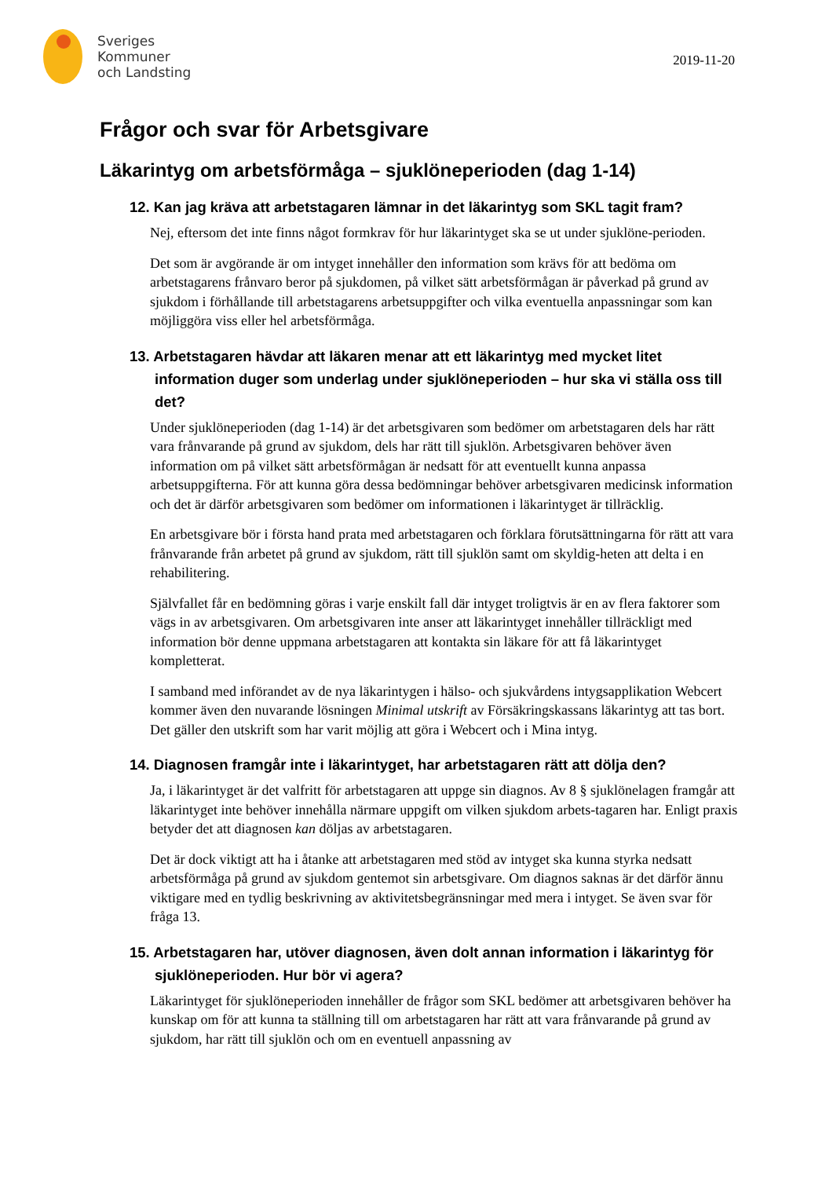Sveriges
Kommuner
och Landsting
2019-11-20
Frågor och svar för Arbetsgivare
Läkarintyg om arbetsförmåga – sjuklöneperioden (dag 1-14)
12. Kan jag kräva att arbetstagaren lämnar in det läkarintyg som SKL tagit fram?
Nej, eftersom det inte finns något formkrav för hur läkarintyget ska se ut under sjuklöne-perioden.
Det som är avgörande är om intyget innehåller den information som krävs för att bedöma om arbetstagarens frånvaro beror på sjukdomen, på vilket sätt arbetsförmågan är påverkad på grund av sjukdom i förhållande till arbetstagarens arbetsuppgifter och vilka eventuella anpassningar som kan möjliggöra viss eller hel arbetsförmåga.
13. Arbetstagaren hävdar att läkaren menar att ett läkarintyg med mycket litet information duger som underlag under sjuklöneperioden – hur ska vi ställa oss till det?
Under sjuklöneperioden (dag 1-14) är det arbetsgivaren som bedömer om arbetstagaren dels har rätt vara frånvarande på grund av sjukdom, dels har rätt till sjuklön. Arbetsgivaren behöver även information om på vilket sätt arbetsförmågan är nedsatt för att eventuellt kunna anpassa arbetsuppgifterna. För att kunna göra dessa bedömningar behöver arbetsgivaren medicinsk information och det är därför arbetsgivaren som bedömer om informationen i läkarintyget är tillräcklig.
En arbetsgivare bör i första hand prata med arbetstagaren och förklara förutsättningarna för rätt att vara frånvarande från arbetet på grund av sjukdom, rätt till sjuklön samt om skyldig-heten att delta i en rehabilitering.
Självfallet får en bedömning göras i varje enskilt fall där intyget troligtvis är en av flera faktorer som vägs in av arbetsgivaren. Om arbetsgivaren inte anser att läkarintyget innehåller tillräckligt med information bör denne uppmana arbetstagaren att kontakta sin läkare för att få läkarintyget kompletterat.
I samband med införandet av de nya läkarintygen i hälso- och sjukvårdens intygsapplikation Webcert kommer även den nuvarande lösningen Minimal utskrift av Försäkringskassans läkarintyg att tas bort. Det gäller den utskrift som har varit möjlig att göra i Webcert och i Mina intyg.
14. Diagnosen framgår inte i läkarintyget, har arbetstagaren rätt att dölja den?
Ja, i läkarintyget är det valfritt för arbetstagaren att uppge sin diagnos. Av 8 § sjuklönelagen framgår att läkarintyget inte behöver innehålla närmare uppgift om vilken sjukdom arbets-tagaren har. Enligt praxis betyder det att diagnosen kan döljas av arbetstagaren.
Det är dock viktigt att ha i åtanke att arbetstagaren med stöd av intyget ska kunna styrka nedsatt arbetsförmåga på grund av sjukdom gentemot sin arbetsgivare. Om diagnos saknas är det därför ännu viktigare med en tydlig beskrivning av aktivitetsbegränsningar med mera i intyget. Se även svar för fråga 13.
15. Arbetstagaren har, utöver diagnosen, även dolt annan information i läkarintyg för sjuklöneperioden. Hur bör vi agera?
Läkarintyget för sjuklöneperioden innehåller de frågor som SKL bedömer att arbetsgivaren behöver ha kunskap om för att kunna ta ställning till om arbetstagaren har rätt att vara frånvarande på grund av sjukdom, har rätt till sjuklön och om en eventuell anpassning av